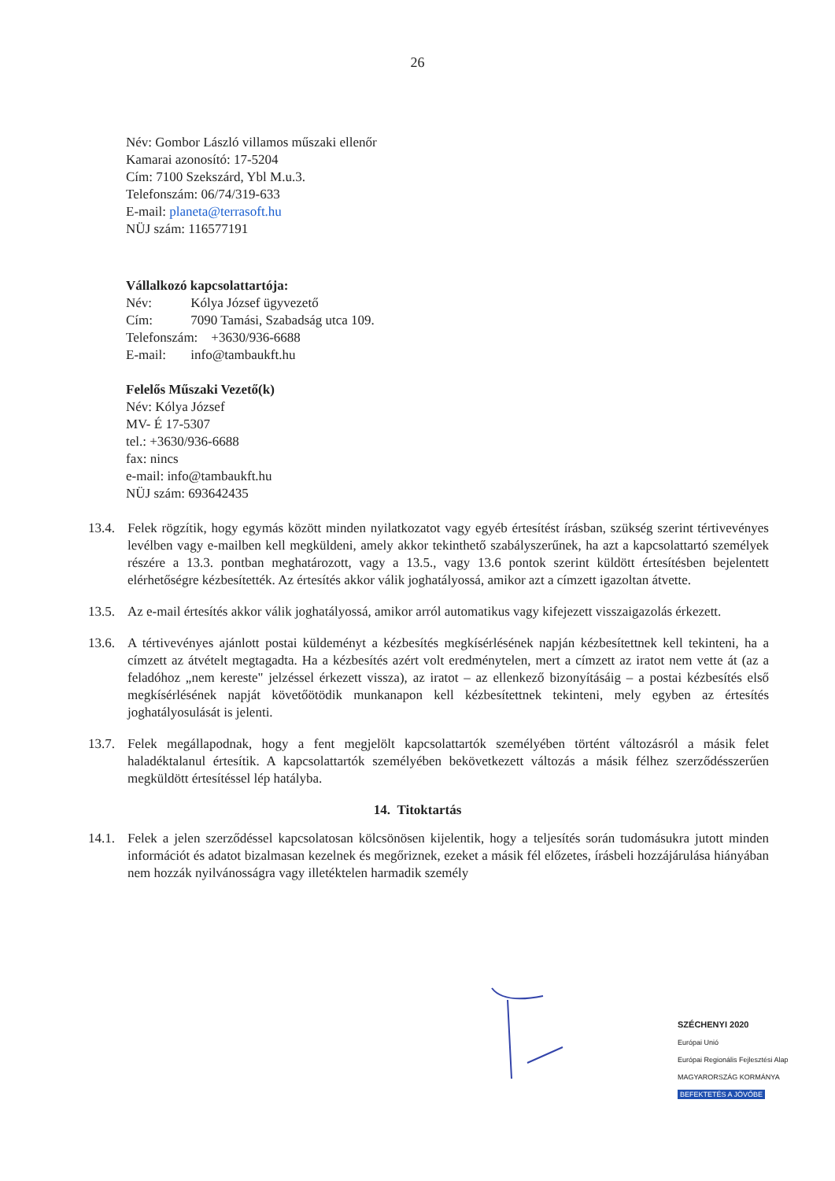26
Név: Gombor László villamos műszaki ellenőr
Kamarai azonosító: 17-5204
Cím: 7100 Szekszárd, Ybl M.u.3.
Telefonszám: 06/74/319-633
E-mail: planeta@terrasoft.hu
NÜJ szám: 116577191
Vállalkozó kapcsolattartója:
Név: Kólya József ügyvezető
Cím: 7090 Tamási, Szabadság utca 109.
Telefonszám: +3630/936-6688
E-mail: info@tambaukft.hu
Felelős Műszaki Vezető(k)
Név: Kólya József
MV- É 17-5307
tel.: +3630/936-6688
fax: nincs
e-mail: info@tambaukft.hu
NÜJ szám: 693642435
13.4. Felek rögzítik, hogy egymás között minden nyilatkozatot vagy egyéb értesítést írásban, szükség szerint tértivevényes levélben vagy e-mailben kell megküldeni, amely akkor tekinthető szabályszerűnek, ha azt a kapcsolattartó személyek részére a 13.3. pontban meghatározott, vagy a 13.5., vagy 13.6 pontok szerint küldött értesítésben bejelentett elérhetőségre kézbesítették. Az értesítés akkor válik joghatályossá, amikor azt a címzett igazoltan átvette.
13.5. Az e-mail értesítés akkor válik joghatályossá, amikor arról automatikus vagy kifejezett visszaigazolás érkezett.
13.6. A tértivevényes ajánlott postai küldeményt a kézbesítés megkísérlésének napján kézbesítettnek kell tekinteni, ha a címzett az átvételt megtagadta. Ha a kézbesítés azért volt eredménytelen, mert a címzett az iratot nem vette át (az a feladóhoz „nem kereste" jelzéssel érkezett vissza), az iratot – az ellenkező bizonyításáig – a postai kézbesítés első megkísérlésének napját követőötödik munkanapon kell kézbesítettnek tekinteni, mely egyben az értesítés joghatályosulását is jelenti.
13.7. Felek megállapodnak, hogy a fent megjelölt kapcsolattartók személyében történt változásról a másik felet haladéktalanul értesítik. A kapcsolattartók személyében bekövetkezett változás a másik félhez szerződésszerűen megküldött értesítéssel lép hatályba.
14. Titoktartás
14.1. Felek a jelen szerződéssel kapcsolatosan kölcsönösen kijelentik, hogy a teljesítés során tudomásukra jutott minden információt és adatot bizalmasan kezelnek és megőriznek, ezeket a másik fél előzetes, írásbeli hozzájárulása hiányában nem hozzák nyilvánosságra vagy illetéktelen harmadik személy
SZÉCHENYI 2020
Európai Unió
Európai Regionális Fejlesztési Alap
MAGYARORSZÁG KORMÁNYA
BEFEKTETÉS A JÖVŐBE